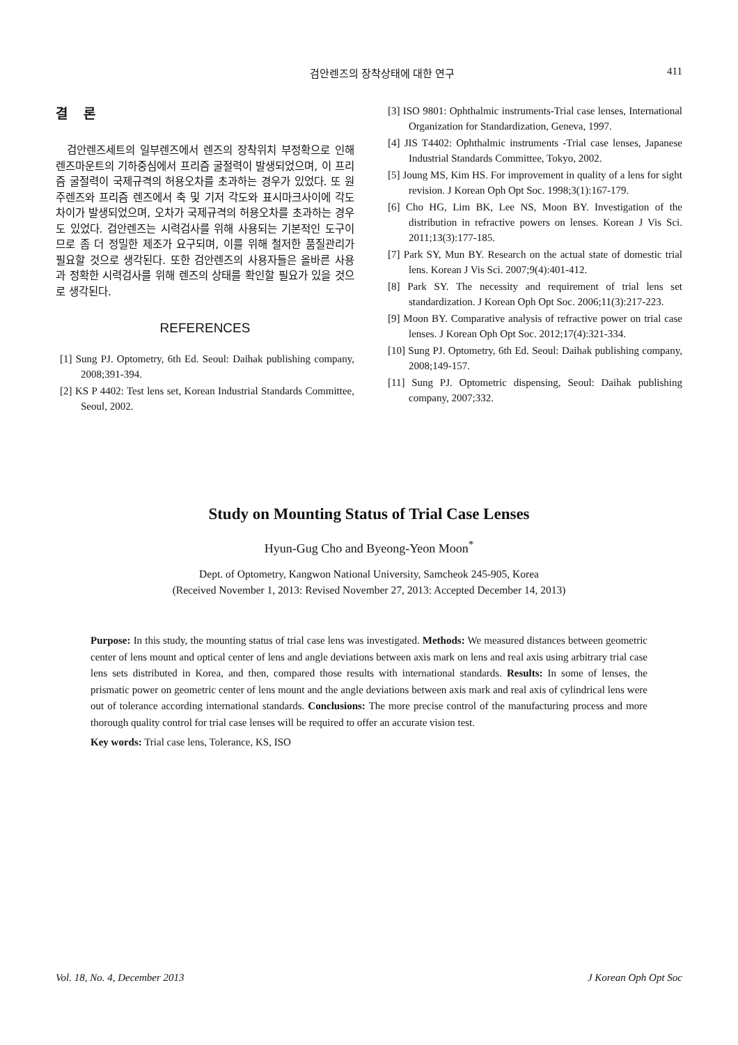검안렌즈의 장착상태에 대한 연구 411
결 론
검안렌즈세트의 일부렌즈에서 렌즈의 장착위치 부정확으로 인해 렌즈마운트의 기하중심에서 프리즘 굴절력이 발생되었으며, 이 프리즘 굴절력이 국제규격의 허용오차를 초과하는 경우가 있었다. 또 원주렌즈와 프리즘 렌즈에서 축 및 기저 각도와 표시마크사이에 각도차이가 발생되었으며, 오차가 국제규격의 허용오차를 초과하는 경우도 있었다. 검안렌즈는 시력검사를 위해 사용되는 기본적인 도구이므로 좀 더 정밀한 제조가 요구되며, 이를 위해 철저한 품질관리가 필요할 것으로 생각된다. 또한 검안렌즈의 사용자들은 올바른 사용과 정확한 시력검사를 위해 렌즈의 상태를 확인할 필요가 있을 것으로 생각된다.
REFERENCES
[1] Sung PJ. Optometry, 6th Ed. Seoul: Daihak publishing company, 2008;391-394.
[2] KS P 4402: Test lens set, Korean Industrial Standards Committee, Seoul, 2002.
[3] ISO 9801: Ophthalmic instruments-Trial case lenses, International Organization for Standardization, Geneva, 1997.
[4] JIS T4402: Ophthalmic instruments -Trial case lenses, Japanese Industrial Standards Committee, Tokyo, 2002.
[5] Joung MS, Kim HS. For improvement in quality of a lens for sight revision. J Korean Oph Opt Soc. 1998;3(1):167-179.
[6] Cho HG, Lim BK, Lee NS, Moon BY. Investigation of the distribution in refractive powers on lenses. Korean J Vis Sci. 2011;13(3):177-185.
[7] Park SY, Mun BY. Research on the actual state of domestic trial lens. Korean J Vis Sci. 2007;9(4):401-412.
[8] Park SY. The necessity and requirement of trial lens set standardization. J Korean Oph Opt Soc. 2006;11(3):217-223.
[9] Moon BY. Comparative analysis of refractive power on trial case lenses. J Korean Oph Opt Soc. 2012;17(4):321-334.
[10] Sung PJ. Optometry, 6th Ed. Seoul: Daihak publishing company, 2008;149-157.
[11] Sung PJ. Optometric dispensing, Seoul: Daihak publishing company, 2007;332.
Study on Mounting Status of Trial Case Lenses
Hyun-Gug Cho and Byeong-Yeon Moon<sup>*</sup>
Dept. of Optometry, Kangwon National University, Samcheok 245-905, Korea
(Received November 1, 2013: Revised November 27, 2013: Accepted December 14, 2013)
Purpose: In this study, the mounting status of trial case lens was investigated. Methods: We measured distances between geometric center of lens mount and optical center of lens and angle deviations between axis mark on lens and real axis using arbitrary trial case lens sets distributed in Korea, and then, compared those results with international standards. Results: In some of lenses, the prismatic power on geometric center of lens mount and the angle deviations between axis mark and real axis of cylindrical lens were out of tolerance according international standards. Conclusions: The more precise control of the manufacturing process and more thorough quality control for trial case lenses will be required to offer an accurate vision test.
Key words: Trial case lens, Tolerance, KS, ISO
Vol. 18, No. 4, December 2013 J Korean Oph Opt Soc